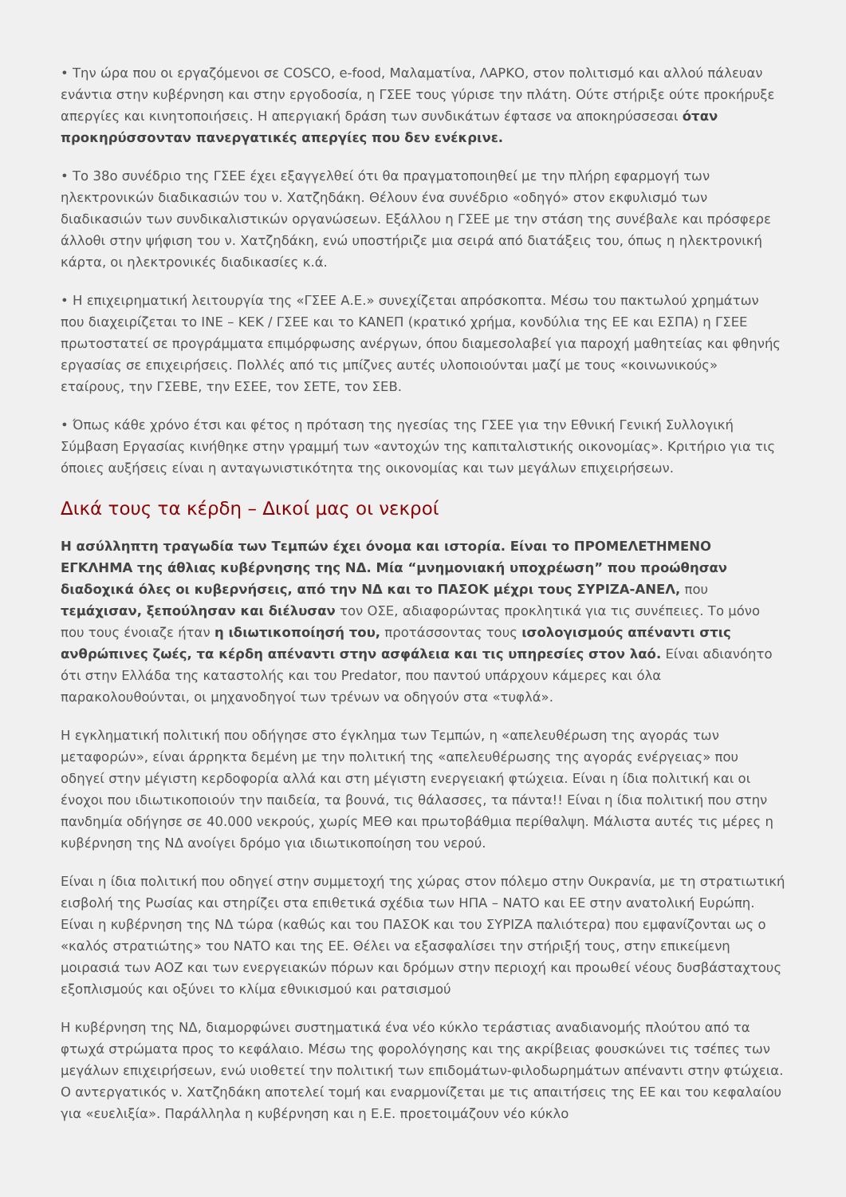• Την ώρα που οι εργαζόμενοι σε COSCO, e-food, Μαλαματίνα, ΛΑΡΚΟ, στον πολιτισμό και αλλού πάλευαν ενάντια στην κυβέρνηση και στην εργοδοσία, η ΓΣΕΕ τους γύρισε την πλάτη. Ούτε στήριξε ούτε προκήρυξε απεργίες και κινητοποιήσεις. Η απεργιακή δράση των συνδικάτων έφτασε να αποκηρύσσεσαι όταν προκηρύσσονταν πανεργατικές απεργίες που δεν ενέκρινε.
• Το 38ο συνέδριο της ΓΣΕΕ έχει εξαγγελθεί ότι θα πραγματοποιηθεί με την πλήρη εφαρμογή των ηλεκτρονικών διαδικασιών του ν. Χατζηδάκη. Θέλουν ένα συνέδριο «οδηγό» στον εκφυλισμό των διαδικασιών των συνδικαλιστικών οργανώσεων. Εξάλλου η ΓΣΕΕ με την στάση της συνέβαλε και πρόσφερε άλλοθι στην ψήφιση του ν. Χατζηδάκη, ενώ υποστήριζε μια σειρά από διατάξεις του, όπως η ηλεκτρονική κάρτα, οι ηλεκτρονικές διαδικασίες κ.ά.
• Η επιχειρηματική λειτουργία της «ΓΣΕΕ Α.Ε.» συνεχίζεται απρόσκοπτα. Μέσω του πακτωλού χρημάτων που διαχειρίζεται το ΙΝΕ – ΚΕΚ / ΓΣΕΕ και το ΚΑΝΕΠ (κρατικό χρήμα, κονδύλια της ΕΕ και ΕΣΠΑ) η ΓΣΕΕ πρωτοστατεί σε προγράμματα επιμόρφωσης ανέργων, όπου διαμεσολαβεί για παροχή μαθητείας και φθηνής εργασίας σε επιχειρήσεις. Πολλές από τις μπίζνες αυτές υλοποιούνται μαζί με τους «κοινωνικούς» εταίρους, την ΓΣΕΒΕ, την ΕΣΕΕ, τον ΣΕΤΕ, τον ΣΕΒ.
• Όπως κάθε χρόνο έτσι και φέτος η πρόταση της ηγεσίας της ΓΣΕΕ για την Εθνική Γενική Συλλογική Σύμβαση Εργασίας κινήθηκε στην γραμμή των «αντοχών της καπιταλιστικής οικονομίας». Κριτήριο για τις όποιες αυξήσεις είναι η ανταγωνιστικότητα της οικονομίας και των μεγάλων επιχειρήσεων.
Δικά τους τα κέρδη – Δικοί μας οι νεκροί
Η ασύλληπτη τραγωδία των Τεμπών έχει όνομα και ιστορία. Είναι το ΠΡΟΜΕΛΕΤΗΜΕΝΟ ΕΓΚΛΗΜΑ της άθλιας κυβέρνησης της ΝΔ. Μία “μνημονιακή υποχρέωση” που προώθησαν διαδοχικά όλες οι κυβερνήσεις, από την ΝΔ και το ΠΑΣΟΚ μέχρι τους ΣΥΡΙΖΑ-ΑΝΕΛ, που τεμάχισαν, ξεπούλησαν και διέλυσαν τον ΟΣΕ, αδιαφορώντας προκλητικά για τις συνέπειες. Το μόνο που τους ένοιαζε ήταν η ιδιωτικοποίησή του, προτάσσοντας τους ισολογισμούς απέναντι στις ανθρώπινες ζωές, τα κέρδη απέναντι στην ασφάλεια και τις υπηρεσίες στον λαό. Είναι αδιανόητο ότι στην Ελλάδα της καταστολής και του Predator, που παντού υπάρχουν κάμερες και όλα παρακολουθούνται, οι μηχανοδηγοί των τρένων να οδηγούν στα «τυφλά».
Η εγκληματική πολιτική που οδήγησε στο έγκλημα των Τεμπών, η «απελευθέρωση της αγοράς των μεταφορών», είναι άρρηκτα δεμένη με την πολιτική της «απελευθέρωσης της αγοράς ενέργειας» που οδηγεί στην μέγιστη κερδοφορία αλλά και στη μέγιστη ενεργειακή φτώχεια. Είναι η ίδια πολιτική και οι ένοχοι που ιδιωτικοποιούν την παιδεία, τα βουνά, τις θάλασσες, τα πάντα!! Είναι η ίδια πολιτική που στην πανδημία οδήγησε σε 40.000 νεκρούς, χωρίς ΜΕΘ και πρωτοβάθμια περίθαλψη. Μάλιστα αυτές τις μέρες η κυβέρνηση της ΝΔ ανοίγει δρόμο για ιδιωτικοποίηση του νερού.
Είναι η ίδια πολιτική που οδηγεί στην συμμετοχή της χώρας στον πόλεμο στην Ουκρανία, με τη στρατιωτική εισβολή της Ρωσίας και στηρίζει στα επιθετικά σχέδια των ΗΠΑ – ΝΑΤΟ και ΕΕ στην ανατολική Ευρώπη. Είναι η κυβέρνηση της ΝΔ τώρα (καθώς και του ΠΑΣΟΚ και του ΣΥΡΙΖΑ παλιότερα) που εμφανίζονται ως ο «καλός στρατιώτης» του ΝΑΤΟ και της ΕΕ. Θέλει να εξασφαλίσει την στήριξή τους, στην επικείμενη μοιρασιά των ΑΟΖ και των ενεργειακών πόρων και δρόμων στην περιοχή και προωθεί νέους δυσβάσταχτους εξοπλισμούς και οξύνει το κλίμα εθνικισμού και ρατσισμού
Η κυβέρνηση της ΝΔ, διαμορφώνει συστηματικά ένα νέο κύκλο τεράστιας αναδιανομής πλούτου από τα φτωχά στρώματα προς το κεφάλαιο. Μέσω της φορολόγησης και της ακρίβειας φουσκώνει τις τσέπες των μεγάλων επιχειρήσεων, ενώ υιοθετεί την πολιτική των επιδομάτων-φιλοδωρημάτων απέναντι στην φτώχεια. Ο αντεργατικός ν. Χατζηδάκη αποτελεί τομή και εναρμονίζεται με τις απαιτήσεις της ΕΕ και του κεφαλαίου για «ευελιξία». Παράλληλα η κυβέρνηση και η Ε.Ε. προετοιμάζουν νέο κύκλο